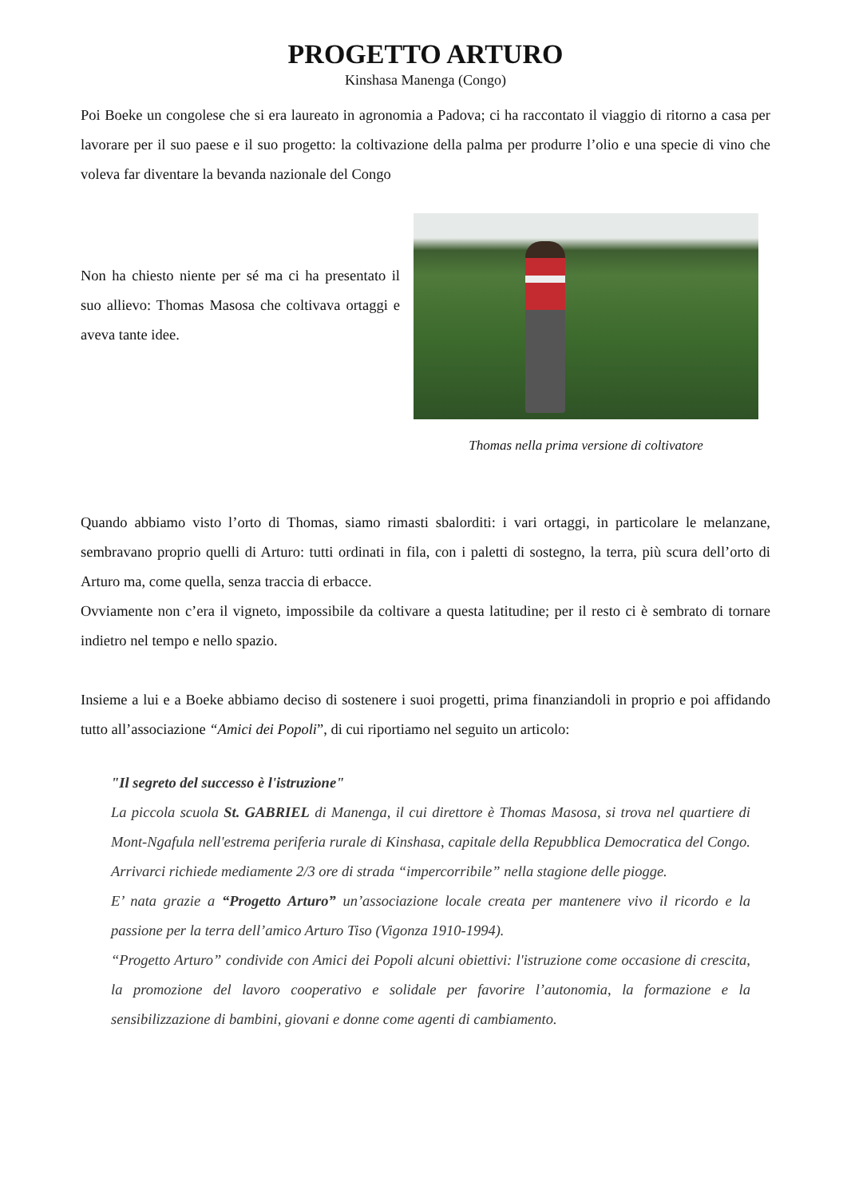PROGETTO ARTURO
Kinshasa Manenga (Congo)
Poi Boeke un congolese che si era laureato in agronomia a Padova; ci ha raccontato il viaggio di ritorno a casa per lavorare per il suo paese e il suo progetto: la coltivazione della palma per produrre l’olio e una specie di vino che voleva far diventare la bevanda nazionale del Congo
Non ha chiesto niente per sé ma ci ha presentato il suo allievo: Thomas Masosa che coltivava ortaggi e aveva tante idee.
Thomas nella prima versione di coltivatore
Quando abbiamo visto l’orto di Thomas, siamo rimasti sbalorditi: i vari ortaggi, in particolare le melanzane, sembravano proprio quelli di Arturo: tutti ordinati in fila, con i paletti di sostegno, la terra, più scura dell’orto di Arturo ma, come quella, senza traccia di erbacce.
Ovviamente non c’era il vigneto, impossibile da coltivare a questa latitudine; per il resto ci è sembrato di tornare indietro nel tempo e nello spazio.
Insieme a lui e a Boeke abbiamo deciso di sostenere i suoi progetti, prima finanziandoli in proprio e poi affidando tutto all’associazione “Amici dei Popoli”, di cui riportiamo nel seguito un articolo:
"Il segreto del successo è l'istruzione"
La piccola scuola St. GABRIEL di Manenga, il cui direttore è Thomas Masosa, si trova nel quartiere di Mont-Ngafula nell'estrema periferia rurale di Kinshasa, capitale della Repubblica Democratica del Congo. Arrivarci richiede mediamente 2/3 ore di strada “impercorribile” nella stagione delle piogge.
E’ nata grazie a “Progetto Arturo” un’associazione locale creata per mantenere vivo il ricordo e la passione per la terra dell’amico Arturo Tiso (Vigonza 1910-1994).
“Progetto Arturo” condivide con Amici dei Popoli alcuni obiettivi: l'istruzione come occasione di crescita, la promozione del lavoro cooperativo e solidale per favorire l’autonomia, la formazione e la sensibilizzazione di bambini, giovani e donne come agenti di cambiamento.